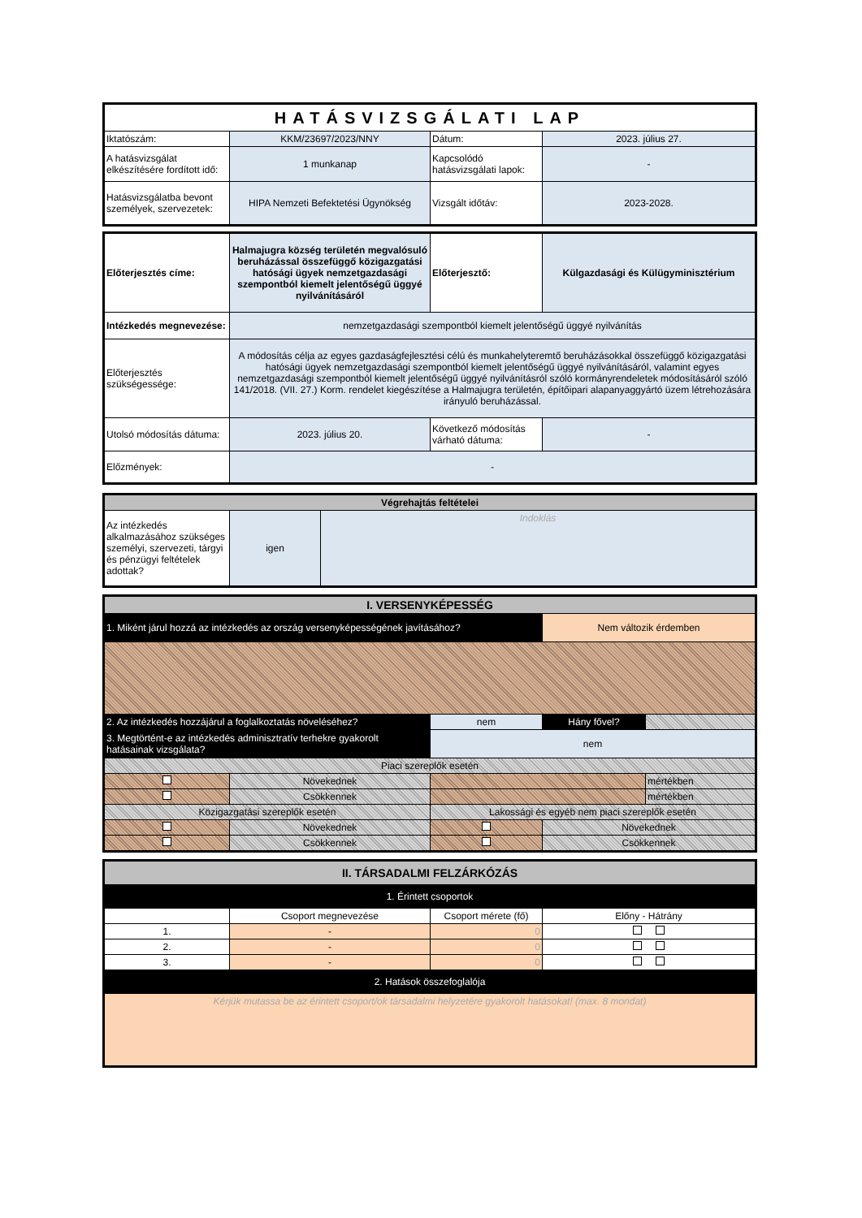| HATÁSVIZSGÁLATI LAP | | | |
| Iktatószám: | KKM/23697/2023/NNY | Dátum: | 2023. július 27. |
| A hatásvizsgálat elkészítésére fordított idő: | 1 munkanap | Kapcsolódó hatásvizsgálati lapok: | - |
| Hatásvizsgálatba bevont személyek, szervezetek: | HIPA Nemzeti Befektetési Ügynökség | Vizsgált időtáv: | 2023-2028. |
| Előterjesztés címe: | Halmajugra község területén megvalósuló beruházással összefüggő közigazgatási hatósági ügyek nemzetgazdasági szempontból kiemelt jelentőségű üggyé nyilvánításáról | Előterjesztő: | Külgazdasági és Külügyminisztérium |
| Intézkedés megnevezése: | nemzetgazdasági szempontból kiemelt jelentőségű üggyé nyilvánítás | | |
| Előterjesztés szükségessége: | A módosítás célja az egyes gazdaságfejlesztési célú és munkahelyteremtő beruházásokkal összefüggő közigazgatási hatósági ügyek nemzetgazdasági szempontból kiemelt jelentőségű üggyé nyilvánításáról, valamint egyes nemzetgazdasági szempontból kiemelt jelentőségű üggyé nyilvánításról szóló kormányrendeletek módosításáról szóló 141/2018. (VII. 27.) Korm. rendelet kiegészítése a Halmajugra területén, építőipari alapanyaggyártó üzem létrehozására irányuló beruházással. | | |
| Utolsó módosítás dátuma: | 2023. július 20. | Következő módosítás várható dátuma: | - |
| Előzmények: | - | | |
| Végrehajtás feltételei | | |
| Az intézkedés alkalmazásához szükséges személyi, szervezeti, tárgyi és pénzügyi feltételek adottak? | igen | Indoklás |
| I. VERSENYKÉPESSÉG | | | | |
| 1. Miként járul hozzá az intézkedés az ország versenyképességének javításához? | | | Nem változik érdemben | |
| 2. Az intézkedés hozzájárul a foglalkoztatás növeléséhez? | | nem | Hány fővel? | |
| 3. Megtörtént-e az intézkedés adminisztratív terhekre gyakorolt hatásainak vizsgálata? | | nem | | |
| Piaci szereplők esetén | | | | |
| | Növekednek | | | mértékben |
| | Csökkennek | | | mértékben |
| Közigazgatási szereplők esetén | | Lakossági és egyéb nem piaci szereplők esetén | | |
| | Növekednek | | Növekednek | |
| | Csökkennek | | Csökkennek | |
| II. TÁRSADALMI FELZÁRKÓZÁS | | | |
| 1. Érintett csoportok | | | |
| | Csoport megnevezése | Csoport mérete (fő) | Előny - Hátrány |
| 1. | - | 0 | |
| 2. | - | 0 | |
| 3. | - | 0 | |
| 2. Hatások összefoglalója | | | |
| Kérjük mutassa be az érintett csoport/ok társadalmi helyzetére gyakorolt hatásokat! (max. 8 mondat) | | | |